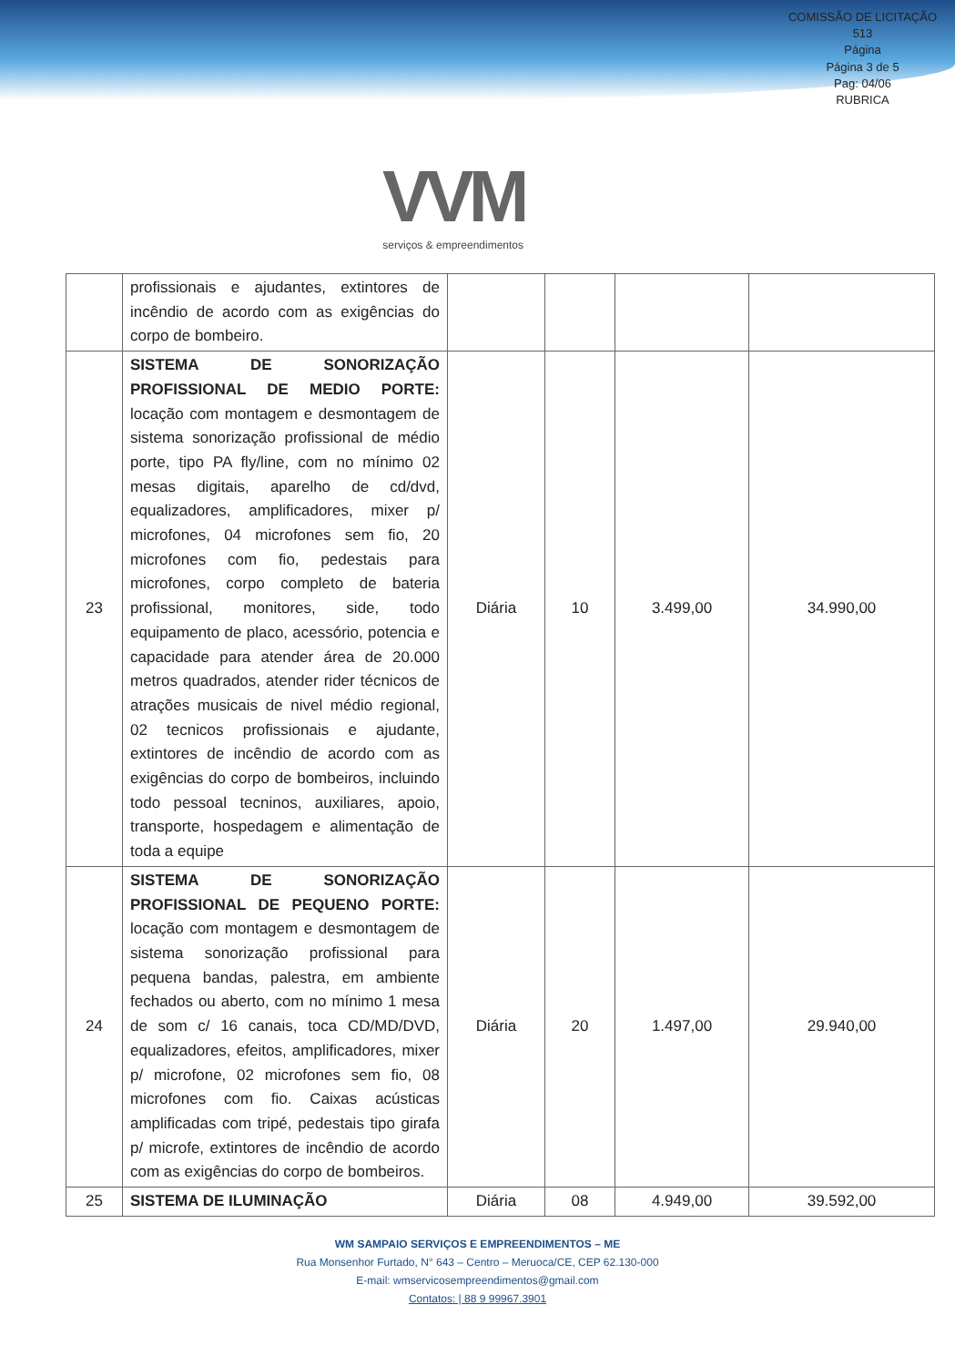COMISSÃO DE LICITAÇÃO
513
Página
Página 3 de 5
Pag: 04/06
RUBRICA
VVM
serviços & empreendimentos
| | profissionais e ajudantes, extintores de incêndio de acordo com as exigências do corpo de bombeiro. | | | | |
| 23 | SISTEMA DE SONORIZAÇÃO PROFISSIONAL DE MEDIO PORTE: locação com montagem e desmontagem de sistema sonorização profissional de médio porte, tipo PA fly/line, com no mínimo 02 mesas digitais, aparelho de cd/dvd, equalizadores, amplificadores, mixer p/ microfones, 04 microfones sem fio, 20 microfones com fio, pedestais para microfones, corpo completo de bateria profissional, monitores, side, todo equipamento de placo, acessório, potencia e capacidade para atender área de 20.000 metros quadrados, atender rider técnicos de atrações musicais de nivel médio regional, 02 tecnicos profissionais e ajudante, extintores de incêndio de acordo com as exigências do corpo de bombeiros, incluindo todo pessoal tecninos, auxiliares, apoio, transporte, hospedagem e alimentação de toda a equipe | Diária | 10 | 3.499,00 | 34.990,00 |
| 24 | SISTEMA DE SONORIZAÇÃO PROFISSIONAL DE PEQUENO PORTE: locação com montagem e desmontagem de sistema sonorização profissional para pequena bandas, palestra, em ambiente fechados ou aberto, com no mínimo 1 mesa de som c/ 16 canais, toca CD/MD/DVD, equalizadores, efeitos, amplificadores, mixer p/ microfone, 02 microfones sem fio, 08 microfones com fio. Caixas acústicas amplificadas com tripé, pedestais tipo girafa p/ microfe, extintores de incêndio de acordo com as exigências do corpo de bombeiros. | Diária | 20 | 1.497,00 | 29.940,00 |
| 25 | SISTEMA DE ILUMINAÇÃO | Diária | 08 | 4.949,00 | 39.592,00 |
WM SAMPAIO SERVIÇOS E EMPREENDIMENTOS – ME
Rua Monsenhor Furtado, N° 643 – Centro – Meruoca/CE, CEP 62.130-000
E-mail: wmservicosempreendimentos@gmail.com
Contatos: | 88 9 99967.3901